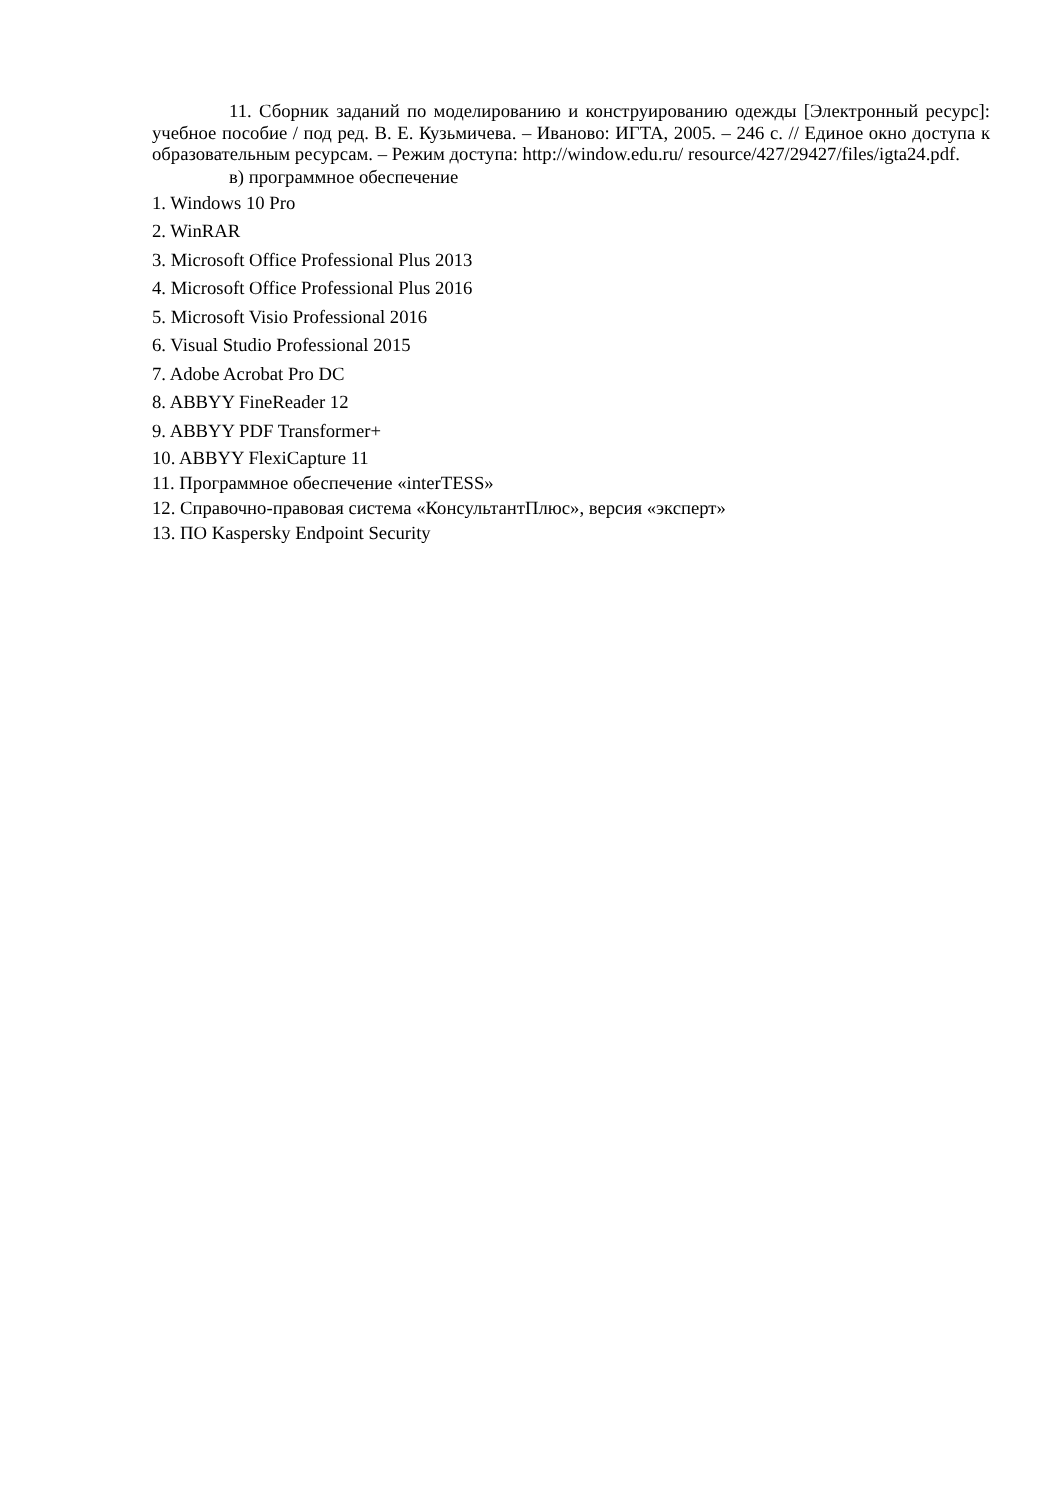11. Сборник заданий по моделированию и конструированию одежды [Электронный ресурс]: учебное пособие / под ред. В. Е. Кузьмичева. – Иваново: ИГТА, 2005. – 246 с. // Единое окно доступа к образовательным ресурсам. – Режим доступа: http://window.edu.ru/ resource/427/29427/files/igta24.pdf.
в) программное обеспечение
1. Windows 10 Pro
2. WinRAR
3. Microsoft Office Professional Plus 2013
4. Microsoft Office Professional Plus 2016
5. Microsoft Visio Professional 2016
6. Visual Studio Professional 2015
7. Adobe Acrobat Pro DC
8. ABBYY FineReader 12
9. ABBYY PDF Transformer+
10. ABBYY FlexiCapture 11
11. Программное обеспечение «interTESS»
12. Справочно-правовая система «КонсультантПлюс», версия «эксперт»
13. ПО Kaspersky Endpoint Security